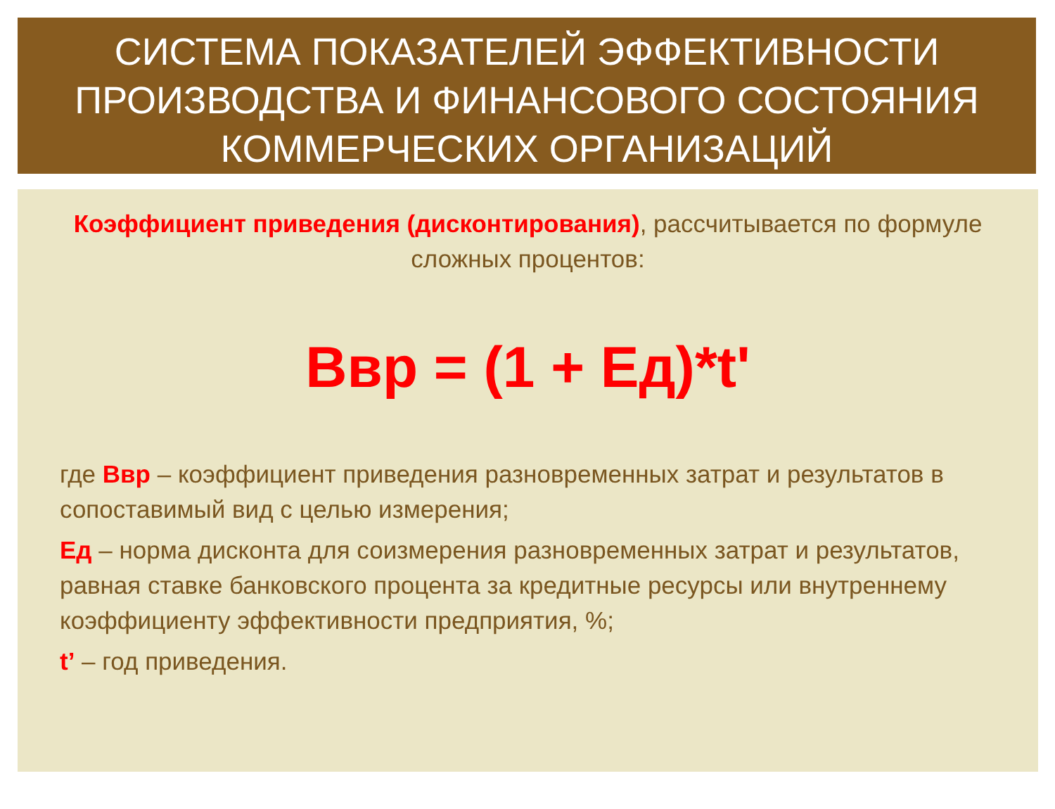СИСТЕМА ПОКАЗАТЕЛЕЙ ЭФФЕКТИВНОСТИ ПРОИЗВОДСТВА И ФИНАНСОВОГО СОСТОЯНИЯ КОММЕРЧЕСКИХ ОРГАНИЗАЦИЙ
Коэффициент приведения (дисконтирования), рассчитывается по формуле сложных процентов:
Ввр = (1 + Ед)*t'
где Ввр – коэффициент приведения разновременных затрат и результатов в сопоставимый вид с целью измерения;
Ед – норма дисконта для соизмерения разновременных затрат и результатов, равная ставке банковского процента за кредитные ресурсы или внутреннему коэффициенту эффективности предприятия, %;
t’ – год приведения.